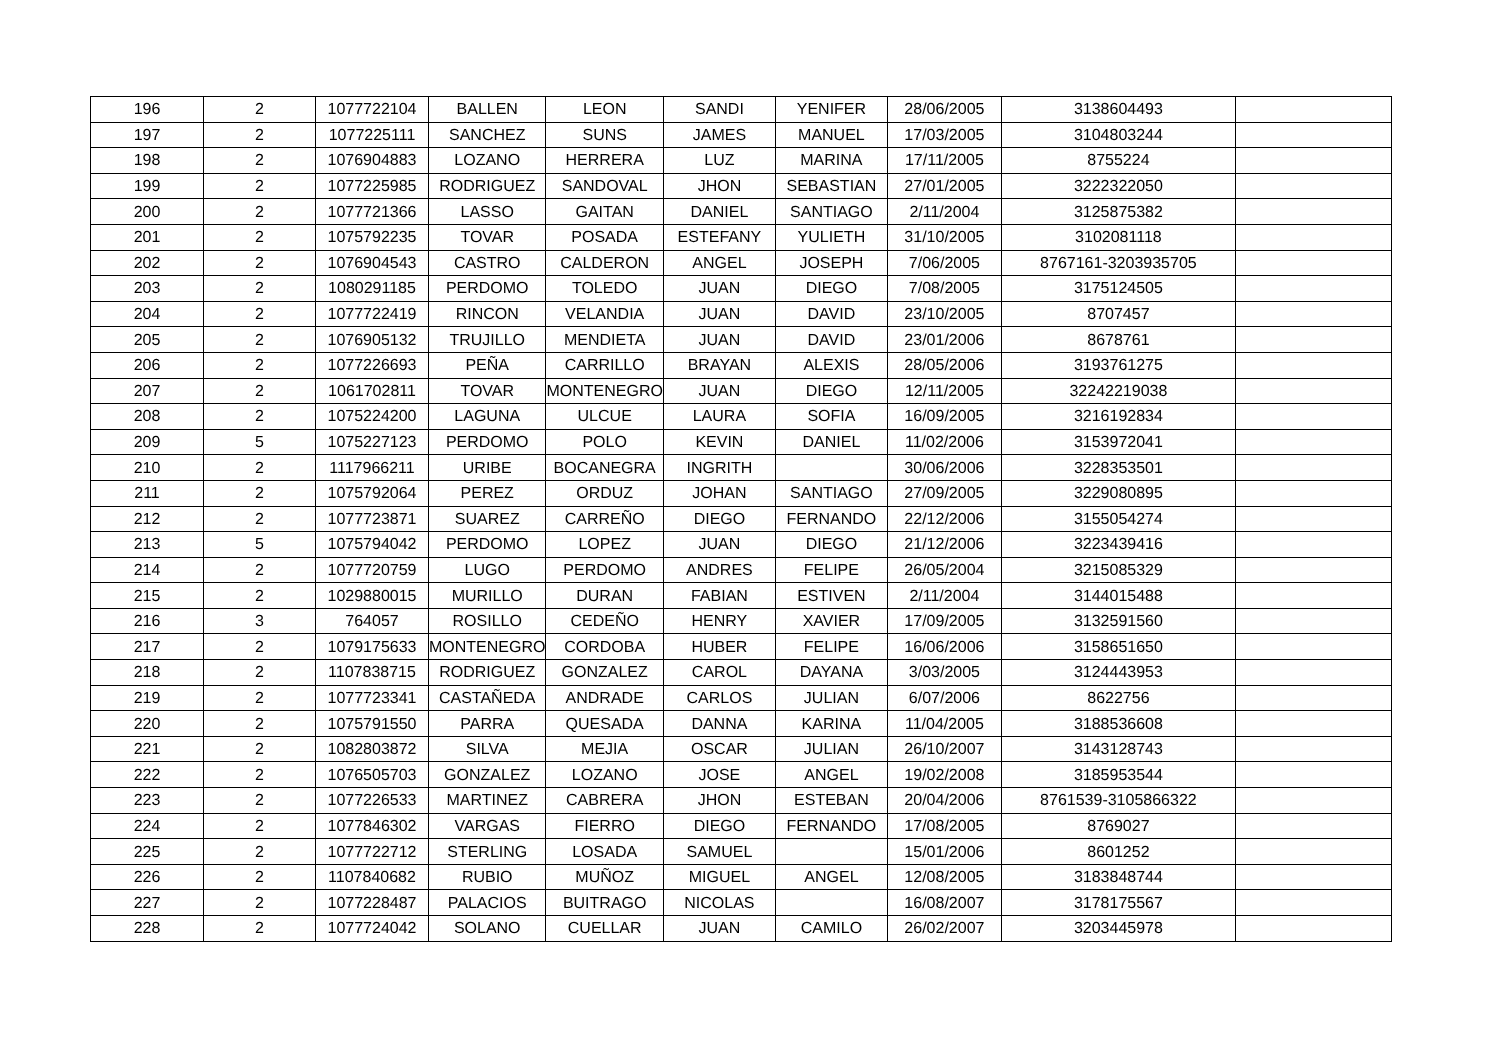| 196 | 2 | 1077722104 | BALLEN | LEON | SANDI | YENIFER | 28/06/2005 | 3138604493 | |
| 197 | 2 | 1077225111 | SANCHEZ | SUNS | JAMES | MANUEL | 17/03/2005 | 3104803244 | |
| 198 | 2 | 1076904883 | LOZANO | HERRERA | LUZ | MARINA | 17/11/2005 | 8755224 | |
| 199 | 2 | 1077225985 | RODRIGUEZ | SANDOVAL | JHON | SEBASTIAN | 27/01/2005 | 3222322050 | |
| 200 | 2 | 1077721366 | LASSO | GAITAN | DANIEL | SANTIAGO | 2/11/2004 | 3125875382 | |
| 201 | 2 | 1075792235 | TOVAR | POSADA | ESTEFANY | YULIETH | 31/10/2005 | 3102081118 | |
| 202 | 2 | 1076904543 | CASTRO | CALDERON | ANGEL | JOSEPH | 7/06/2005 | 8767161-3203935705 | |
| 203 | 2 | 1080291185 | PERDOMO | TOLEDO | JUAN | DIEGO | 7/08/2005 | 3175124505 | |
| 204 | 2 | 1077722419 | RINCON | VELANDIA | JUAN | DAVID | 23/10/2005 | 8707457 | |
| 205 | 2 | 1076905132 | TRUJILLO | MENDIETA | JUAN | DAVID | 23/01/2006 | 8678761 | |
| 206 | 2 | 1077226693 | PEÑA | CARRILLO | BRAYAN | ALEXIS | 28/05/2006 | 3193761275 | |
| 207 | 2 | 1061702811 | TOVAR | MONTENEGRO | JUAN | DIEGO | 12/11/2005 | 32242219038 | |
| 208 | 2 | 1075224200 | LAGUNA | ULCUE | LAURA | SOFIA | 16/09/2005 | 3216192834 | |
| 209 | 5 | 1075227123 | PERDOMO | POLO | KEVIN | DANIEL | 11/02/2006 | 3153972041 | |
| 210 | 2 | 1117966211 | URIBE | BOCANEGRA | INGRITH | | 30/06/2006 | 3228353501 | |
| 211 | 2 | 1075792064 | PEREZ | ORDUZ | JOHAN | SANTIAGO | 27/09/2005 | 3229080895 | |
| 212 | 2 | 1077723871 | SUAREZ | CARREÑO | DIEGO | FERNANDO | 22/12/2006 | 3155054274 | |
| 213 | 5 | 1075794042 | PERDOMO | LOPEZ | JUAN | DIEGO | 21/12/2006 | 3223439416 | |
| 214 | 2 | 1077720759 | LUGO | PERDOMO | ANDRES | FELIPE | 26/05/2004 | 3215085329 | |
| 215 | 2 | 1029880015 | MURILLO | DURAN | FABIAN | ESTIVEN | 2/11/2004 | 3144015488 | |
| 216 | 3 | 764057 | ROSILLO | CEDEÑO | HENRY | XAVIER | 17/09/2005 | 3132591560 | |
| 217 | 2 | 1079175633 | MONTENEGRO | CORDOBA | HUBER | FELIPE | 16/06/2006 | 3158651650 | |
| 218 | 2 | 1107838715 | RODRIGUEZ | GONZALEZ | CAROL | DAYANA | 3/03/2005 | 3124443953 | |
| 219 | 2 | 1077723341 | CASTAÑEDA | ANDRADE | CARLOS | JULIAN | 6/07/2006 | 8622756 | |
| 220 | 2 | 1075791550 | PARRA | QUESADA | DANNA | KARINA | 11/04/2005 | 3188536608 | |
| 221 | 2 | 1082803872 | SILVA | MEJIA | OSCAR | JULIAN | 26/10/2007 | 3143128743 | |
| 222 | 2 | 1076505703 | GONZALEZ | LOZANO | JOSE | ANGEL | 19/02/2008 | 3185953544 | |
| 223 | 2 | 1077226533 | MARTINEZ | CABRERA | JHON | ESTEBAN | 20/04/2006 | 8761539-3105866322 | |
| 224 | 2 | 1077846302 | VARGAS | FIERRO | DIEGO | FERNANDO | 17/08/2005 | 8769027 | |
| 225 | 2 | 1077722712 | STERLING | LOSADA | SAMUEL | | 15/01/2006 | 8601252 | |
| 226 | 2 | 1107840682 | RUBIO | MUÑOZ | MIGUEL | ANGEL | 12/08/2005 | 3183848744 | |
| 227 | 2 | 1077228487 | PALACIOS | BUITRAGO | NICOLAS | | 16/08/2007 | 3178175567 | |
| 228 | 2 | 1077724042 | SOLANO | CUELLAR | JUAN | CAMILO | 26/02/2007 | 3203445978 | |